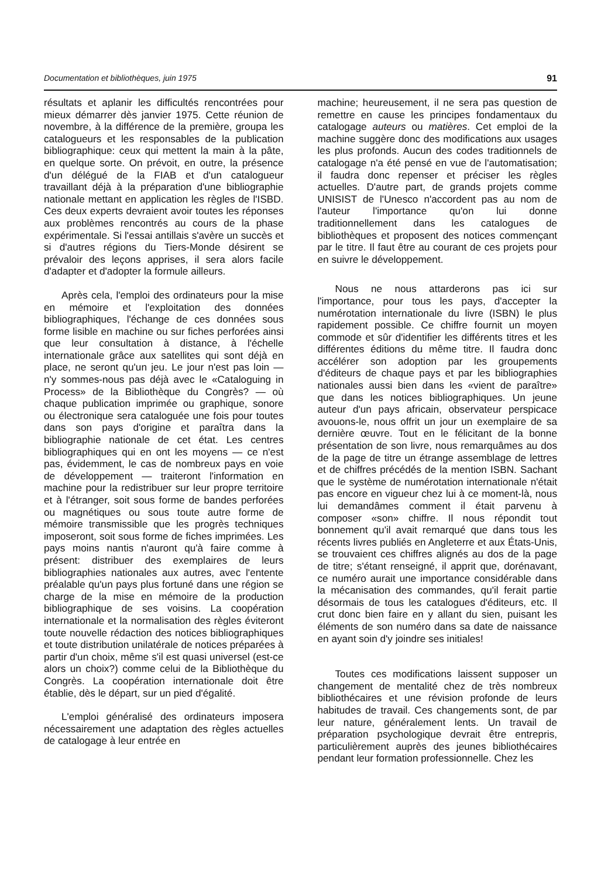Documentation et bibliothèques, juin 1975 91
résultats et aplanir les difficultés rencontrées pour mieux démarrer dès janvier 1975. Cette réunion de novembre, à la différence de la première, groupa les catalogueurs et les responsables de la publication bibliographique: ceux qui mettent la main à la pâte, en quelque sorte. On prévoit, en outre, la présence d'un délégué de la FIAB et d'un catalogueur travaillant déjà à la préparation d'une bibliographie nationale mettant en application les règles de l'ISBD. Ces deux experts devraient avoir toutes les réponses aux problèmes rencontrés au cours de la phase expérimentale. Si l'essai antillais s'avère un succès et si d'autres régions du Tiers-Monde désirent se prévaloir des leçons apprises, il sera alors facile d'adapter et d'adopter la formule ailleurs.
Après cela, l'emploi des ordinateurs pour la mise en mémoire et l'exploitation des données bibliographiques, l'échange de ces données sous forme lisible en machine ou sur fiches perforées ainsi que leur consultation à distance, à l'échelle internationale grâce aux satellites qui sont déjà en place, ne seront qu'un jeu. Le jour n'est pas loin — n'y sommes-nous pas déjà avec le «Cataloguing in Process» de la Bibliothèque du Congrès? — où chaque publication imprimée ou graphique, sonore ou électronique sera cataloguée une fois pour toutes dans son pays d'origine et paraîtra dans la bibliographie nationale de cet état. Les centres bibliographiques qui en ont les moyens — ce n'est pas, évidemment, le cas de nombreux pays en voie de développement — traiteront l'information en machine pour la redistribuer sur leur propre territoire et à l'étranger, soit sous forme de bandes perforées ou magnétiques ou sous toute autre forme de mémoire transmissible que les progrès techniques imposeront, soit sous forme de fiches imprimées. Les pays moins nantis n'auront qu'à faire comme à présent: distribuer des exemplaires de leurs bibliographies nationales aux autres, avec l'entente préalable qu'un pays plus fortuné dans une région se charge de la mise en mémoire de la production bibliographique de ses voisins. La coopération internationale et la normalisation des règles éviteront toute nouvelle rédaction des notices bibliographiques et toute distribution unilatérale de notices préparées à partir d'un choix, même s'il est quasi universel (est-ce alors un choix?) comme celui de la Bibliothèque du Congrès. La coopération internationale doit être établie, dès le départ, sur un pied d'égalité.
L'emploi généralisé des ordinateurs imposera nécessairement une adaptation des règles actuelles de catalogage à leur entrée en
machine; heureusement, il ne sera pas question de remettre en cause les principes fondamentaux du catalogage auteurs ou matières. Cet emploi de la machine suggère donc des modifications aux usages les plus profonds. Aucun des codes traditionnels de catalogage n'a été pensé en vue de l'automatisation; il faudra donc repenser et préciser les règles actuelles. D'autre part, de grands projets comme UNISIST de l'Unesco n'accordent pas au nom de l'auteur l'importance qu'on lui donne traditionnellement dans les catalogues de bibliothèques et proposent des notices commençant par le titre. Il faut être au courant de ces projets pour en suivre le développement.
Nous ne nous attarderons pas ici sur l'importance, pour tous les pays, d'accepter la numérotation internationale du livre (ISBN) le plus rapidement possible. Ce chiffre fournit un moyen commode et sûr d'identifier les différents titres et les différentes éditions du même titre. Il faudra donc accélérer son adoption par les groupements d'éditeurs de chaque pays et par les bibliographies nationales aussi bien dans les «vient de paraître» que dans les notices bibliographiques. Un jeune auteur d'un pays africain, observateur perspicace avouons-le, nous offrit un jour un exemplaire de sa dernière œuvre. Tout en le félicitant de la bonne présentation de son livre, nous remarquâmes au dos de la page de titre un étrange assemblage de lettres et de chiffres précédés de la mention ISBN. Sachant que le système de numérotation internationale n'était pas encore en vigueur chez lui à ce moment-là, nous lui demandâmes comment il était parvenu à composer «son» chiffre. Il nous répondit tout bonnement qu'il avait remarqué que dans tous les récents livres publiés en Angleterre et aux États-Unis, se trouvaient ces chiffres alignés au dos de la page de titre; s'étant renseigné, il apprit que, dorénavant, ce numéro aurait une importance considérable dans la mécanisation des commandes, qu'il ferait partie désormais de tous les catalogues d'éditeurs, etc. Il crut donc bien faire en y allant du sien, puisant les éléments de son numéro dans sa date de naissance en ayant soin d'y joindre ses initiales!
Toutes ces modifications laissent supposer un changement de mentalité chez de très nombreux bibliothécaires et une révision profonde de leurs habitudes de travail. Ces changements sont, de par leur nature, généralement lents. Un travail de préparation psychologique devrait être entrepris, particulièrement auprès des jeunes bibliothécaires pendant leur formation professionnelle. Chez les